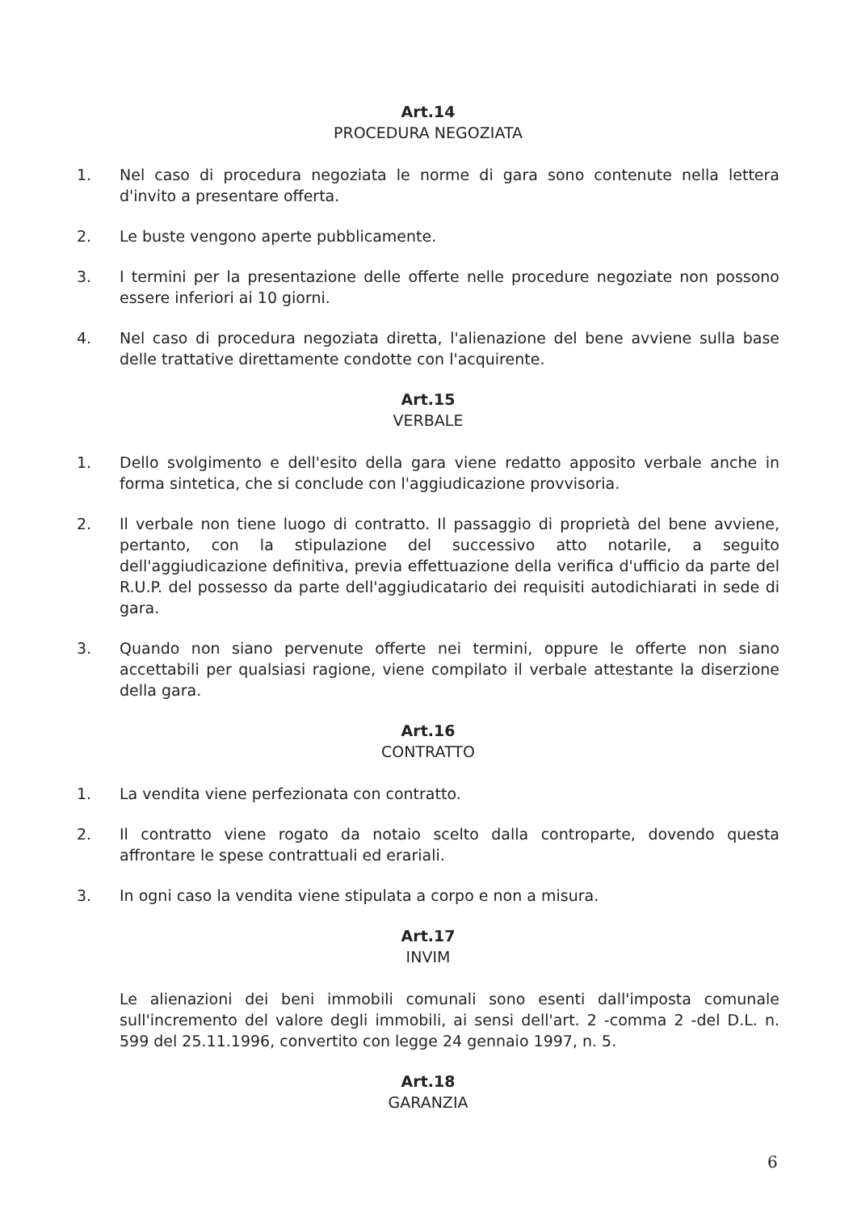Art.14
PROCEDURA NEGOZIATA
1. Nel caso di procedura negoziata le norme di gara sono contenute nella lettera d'invito a presentare offerta.
2. Le buste vengono aperte pubblicamente.
3. I termini per la presentazione delle offerte nelle procedure negoziate non possono essere inferiori ai 10 giorni.
4. Nel caso di procedura negoziata diretta, l'alienazione del bene avviene sulla base delle trattative direttamente condotte con l'acquirente.
Art.15
VERBALE
1. Dello svolgimento e dell'esito della gara viene redatto apposito verbale anche in forma sintetica, che si conclude con l'aggiudicazione provvisoria.
2. Il verbale non tiene luogo di contratto. Il passaggio di proprietà del bene avviene, pertanto, con la stipulazione del successivo atto notarile, a seguito dell'aggiudicazione definitiva, previa effettuazione della verifica d'ufficio da parte del R.U.P. del possesso da parte dell'aggiudicatario dei requisiti autodichiarati in sede di gara.
3. Quando non siano pervenute offerte nei termini, oppure le offerte non siano accettabili per qualsiasi ragione, viene compilato il verbale attestante la diserzione della gara.
Art.16
CONTRATTO
1. La vendita viene perfezionata con contratto.
2. Il contratto viene rogato da notaio scelto dalla controparte, dovendo questa affrontare le spese contrattuali ed erariali.
3. In ogni caso la vendita viene stipulata a corpo e non a misura.
Art.17
INVIM
Le alienazioni dei beni immobili comunali sono esenti dall'imposta comunale sull'incremento del valore degli immobili, ai sensi dell'art. 2 -comma 2 -del D.L. n. 599 del 25.11.1996, convertito con legge 24 gennaio 1997, n. 5.
Art.18
GARANZIA
6